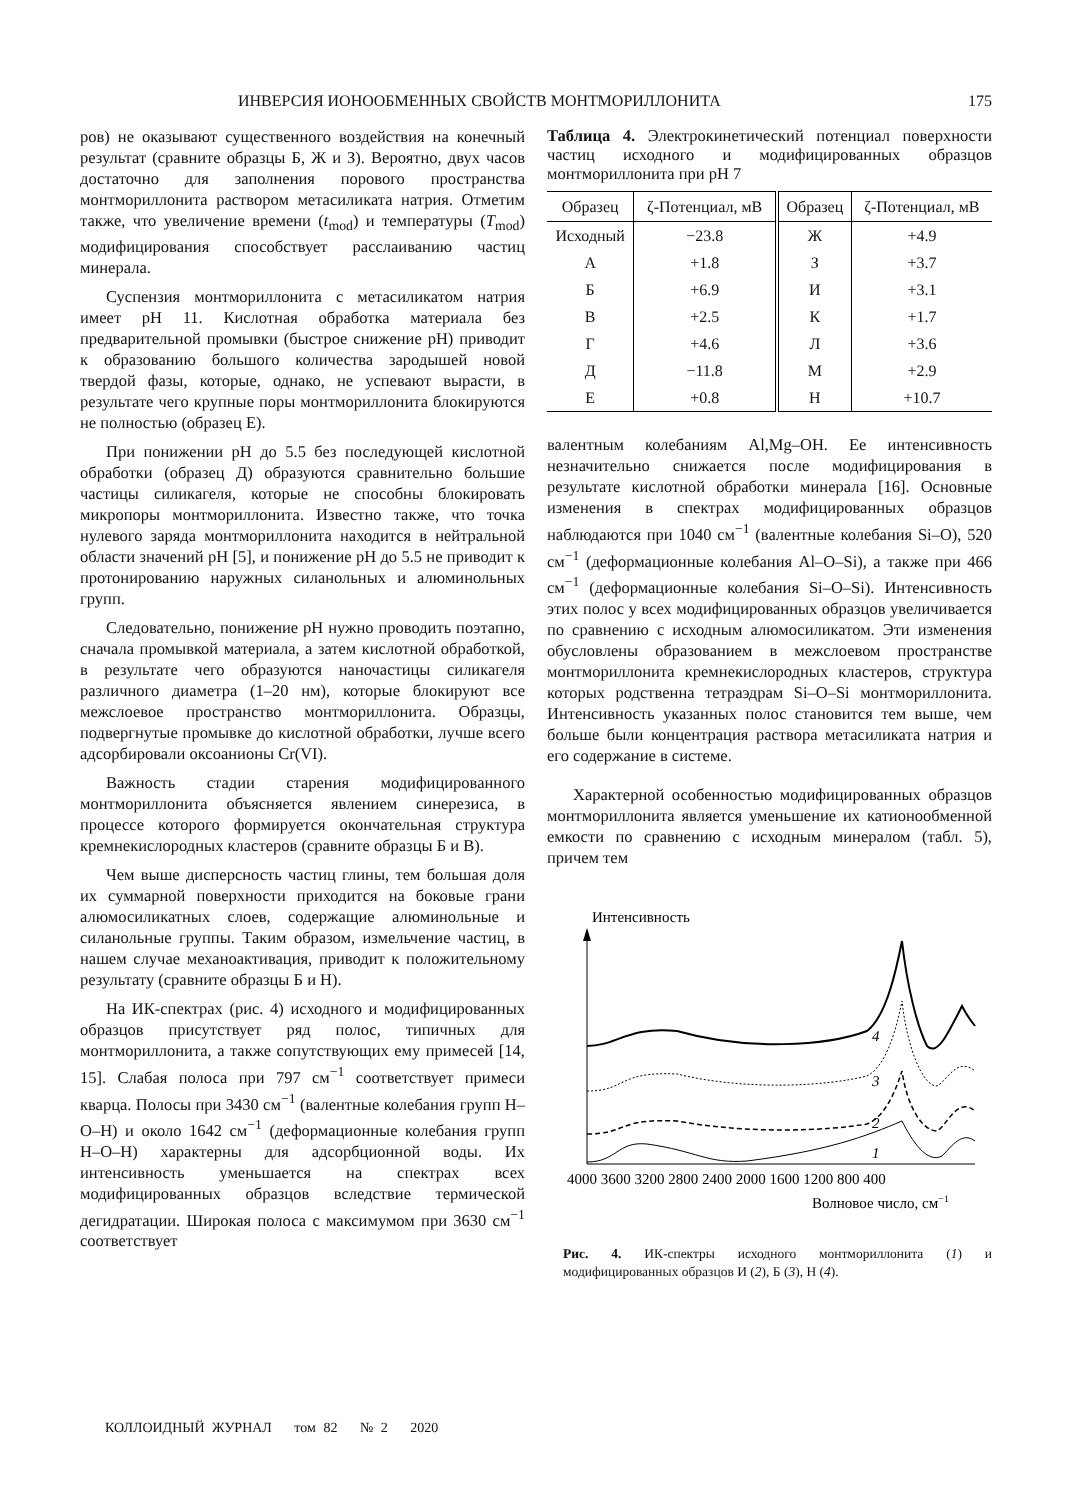ИНВЕРСИЯ ИОНООБМЕННЫХ СВОЙСТВ МОНТМОРИЛЛОНИТА 175
ров) не оказывают существенного воздействия на конечный результат (сравните образцы Б, Ж и З). Вероятно, двух часов достаточно для заполнения порового пространства монтмориллонита раствором метасиликата натрия. Отметим также, что увеличение времени (t<sub>mod</sub>) и температуры (T<sub>mod</sub>) модифицирования способствует расслаиванию частиц минерала.
Суспензия монтмориллонита с метасиликатом натрия имеет pH 11. Кислотная обработка материала без предварительной промывки (быстрое снижение pH) приводит к образованию большого количества зародышей новой твердой фазы, которые, однако, не успевают вырасти, в результате чего крупные поры монтмориллонита блокируются не полностью (образец Е).
При понижении pH до 5.5 без последующей кислотной обработки (образец Д) образуются сравнительно большие частицы силикагеля, которые не способны блокировать микропоры монтмориллонита. Известно также, что точка нулевого заряда монтмориллонита находится в нейтральной области значений pH [5], и понижение pH до 5.5 не приводит к протонированию наружных силанольных и алюминольных групп.
Следовательно, понижение pH нужно проводить поэтапно, сначала промывкой материала, а затем кислотной обработкой, в результате чего образуются наночастицы силикагеля различного диаметра (1–20 нм), которые блокируют все межслоевое пространство монтмориллонита. Образцы, подвергнутые промывке до кислотной обработки, лучше всего адсорбировали оксоанионы Cr(VI).
Важность стадии старения модифицированного монтмориллонита объясняется явлением синерезиса, в процессе которого формируется окончательная структура кремнекислородных кластеров (сравните образцы Б и В).
Чем выше дисперсность частиц глины, тем большая доля их суммарной поверхности приходится на боковые грани алюмосиликатных слоев, содержащие алюминольные и силанольные группы. Таким образом, измельчение частиц, в нашем случае механоактивация, приводит к положительному результату (сравните образцы Б и Н).
На ИК-спектрах (рис. 4) исходного и модифицированных образцов присутствует ряд полос, типичных для монтмориллонита, а также сопутствующих ему примесей [14, 15]. Слабая полоса при 797 см<sup>−1</sup> соответствует примеси кварца. Полосы при 3430 см<sup>−1</sup> (валентные колебания групп H–O–H) и около 1642 см<sup>−1</sup> (деформационные колебания групп H–O–H) характерны для адсорбционной воды. Их интенсивность уменьшается на спектрах всех модифицированных образцов вследствие термической дегидратации. Широкая полоса с максимумом при 3630 см<sup>−1</sup> соответствует
Таблица 4. Электрокинетический потенциал поверхности частиц исходного и модифицированных образцов монтмориллонита при pH 7
| Образец | ζ-Потенциал, мВ | Образец | ζ-Потенциал, мВ |
| --- | --- | --- | --- |
| Исходный | −23.8 | Ж | +4.9 |
| А | +1.8 | З | +3.7 |
| Б | +6.9 | И | +3.1 |
| В | +2.5 | К | +1.7 |
| Г | +4.6 | Л | +3.6 |
| Д | −11.8 | М | +2.9 |
| Е | +0.8 | Н | +10.7 |
валентным колебаниям Al,Mg–OH. Ее интенсивность незначительно снижается после модифицирования в результате кислотной обработки минерала [16]. Основные изменения в спектрах модифицированных образцов наблюдаются при 1040 см<sup>−1</sup> (валентные колебания Si–O), 520 см<sup>−1</sup> (деформационные колебания Al–O–Si), а также при 466 см<sup>−1</sup> (деформационные колебания Si–O–Si). Интенсивность этих полос у всех модифицированных образцов увеличивается по сравнению с исходным алюмосиликатом. Эти изменения обусловлены образованием в межслоевом пространстве монтмориллонита кремнекислородных кластеров, структура которых родственна тетраэдрам Si–O–Si монтмориллонита. Интенсивность указанных полос становится тем выше, чем больше были концентрация раствора метасиликата натрия и его содержание в системе.
Характерной особенностью модифицированных образцов монтмориллонита является уменьшение их катионообменной емкости по сравнению с исходным минералом (табл. 5), причем тем
Интенсивность
4
3
2
1
4000 3600 3200 2800 2400 2000 1600 1200 800 400
Волновое число, см−1
Рис. 4. ИК-спектры исходного монтмориллонита (1) и модифицированных образцов И (2), Б (3), Н (4).
КОЛЛОИДНЫЙ ЖУРНАЛ том 82 № 2 2020